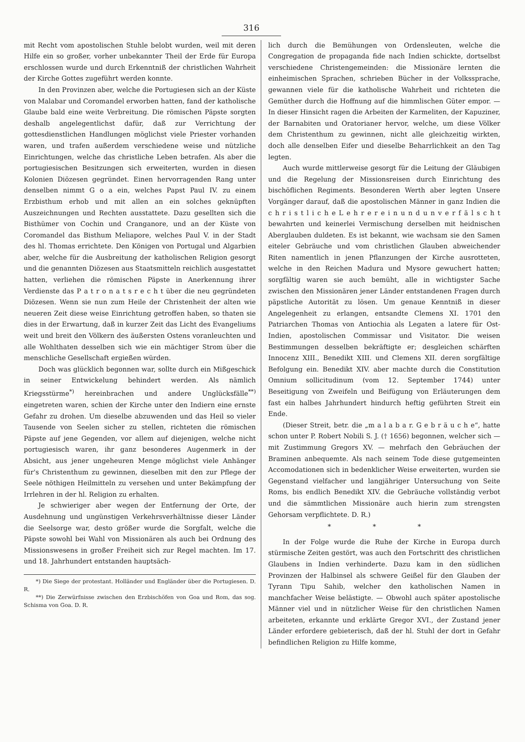316
mit Recht vom apostolischen Stuhle belobt wurden, weil mit deren Hilfe ein so großer, vorher unbekannter Theil der Erde für Europa erschlossen wurde und durch Erkenntniß der christlichen Wahrheit der Kirche Gottes zugeführt werden konnte.
In den Provinzen aber, welche die Portugiesen sich an der Küste von Malabar und Coromandel erworben hatten, fand der katholische Glaube bald eine weite Verbreitung. Die römischen Päpste sorgten deshalb angelegentlichst dafür, daß zur Verrichtung der gottesdienstlichen Handlungen möglichst viele Priester vorhanden waren, und trafen außerdem verschiedene weise und nützliche Einrichtungen, welche das christliche Leben betrafen. Als aber die portugiesischen Besitzungen sich erweiterten, wurden in diesen Kolonien Diözesen gegründet. Einen hervorragenden Rang unter denselben nimmt G o a ein, welches Papst Paul IV. zu einem Erzbisthum erhob und mit allen an ein solches geknüpften Auszeichnungen und Rechten ausstattete. Dazu gesellten sich die Bisthümer von Cochin und Cranganore, und an der Küste von Coromandel das Bisthum Meliapore, welches Paul V. in der Stadt des hl. Thomas errichtete. Den Königen von Portugal und Algarbien aber, welche für die Ausbreitung der katholischen Religion gesorgt und die genannten Diözesen aus Staatsmitteln reichlich ausgestattet hatten, verliehen die römischen Päpste in Anerkennung ihrer Verdienste das P a t r o n a t s r e c h t über die neu gegründeten Diözesen. Wenn sie nun zum Heile der Christenheit der alten wie neueren Zeit diese weise Einrichtung getroffen haben, so thaten sie dies in der Erwartung, daß in kurzer Zeit das Licht des Evangeliums weit und breit den Völkern des äußersten Ostens voranleuchten und alle Wohlthaten desselben sich wie ein mächtiger Strom über die menschliche Gesellschaft ergießen würden.
Doch was glücklich begonnen war, sollte durch ein Mißgeschick in seiner Entwickelung behindert werden. Als nämlich Kriegsstürme<sup>*)</sup> hereinbrachen und andere Unglücksfälle<sup>**)</sup> eingetreten waren, schien der Kirche unter den Indiern eine ernste Gefahr zu drohen. Um dieselbe abzuwenden und das Heil so vieler Tausende von Seelen sicher zu stellen, richteten die römischen Päpste auf jene Gegenden, vor allem auf diejenigen, welche nicht portugiesisch waren, ihr ganz besonderes Augenmerk in der Absicht, aus jener ungeheuren Menge möglichst viele Anhänger für's Christenthum zu gewinnen, dieselben mit den zur Pflege der Seele nöthigen Heilmitteln zu versehen und unter Bekämpfung der Irrlehren in der hl. Religion zu erhalten.
Je schwieriger aber wegen der Entfernung der Orte, der Ausdehnung und ungünstigen Verkehrsverhältnisse dieser Länder die Seelsorge war, desto größer wurde die Sorgfalt, welche die Päpste sowohl bei Wahl von Missionären als auch bei Ordnung des Missionswesens in großer Freiheit sich zur Regel machten. Im 17. und 18. Jahrhundert entstanden hauptsäch-
*) Die Siege der protestant. Holländer und Engländer über die Portugiesen. D. R.
**) Die Zerwürfnisse zwischen den Erzbischöfen von Goa und Rom, das sog. Schisma von Goa. D. R.
lich durch die Bemühungen von Ordensleuten, welche die Congregation de propaganda fide nach Indien schickte, dortselbst verschiedene Christengemeinden: die Missionäre lernten die einheimischen Sprachen, schrieben Bücher in der Volkssprache, gewannen viele für die katholische Wahrheit und richteten die Gemüther durch die Hoffnung auf die himmlischen Güter empor. — In dieser Hinsicht ragen die Arbeiten der Karmeliten, der Kapuziner, der Barnabiten und Oratorianer hervor, welche, um diese Völker dem Christenthum zu gewinnen, nicht alle gleichzeitig wirkten, doch alle denselben Eifer und dieselbe Beharrlichkeit an den Tag legten.
Auch wurde mittlerweise gesorgt für die Leitung der Gläubigen und die Regelung der Missionsreisen durch Einrichtung des bischöflichen Regiments. Besonderen Werth aber legten Unsere Vorgänger darauf, daß die apostolischen Männer in ganz Indien die c h r i s t l i c h e L e h r e r e i n u n d u n v e r f ä l s c h t bewahrten und keinerlei Vermischung derselben mit heidnischen Aberglauben duldeten. Es ist bekannt, wie wachsam sie den Samen eiteler Gebräuche und vom christlichen Glauben abweichender Riten namentlich in jenen Pflanzungen der Kirche ausrotteten, welche in den Reichen Madura und Mysore gewuchert hatten; sorgfältig waren sie auch bemüht, alle in wichtigster Sache zwischen den Missionären jener Länder entstandenen Fragen durch päpstliche Autorität zu lösen. Um genaue Kenntniß in dieser Angelegenheit zu erlangen, entsandte Clemens XI. 1701 den Patriarchen Thomas von Antiochia als Legaten a latere für Ost-Indien, apostolischen Commissar und Visitator. Die weisen Bestimmungen desselben bekräftigte er; desgleichen schärften Innocenz XIII., Benedikt XIII. und Clemens XII. deren sorgfältige Befolgung ein. Benedikt XIV. aber machte durch die Constitution Omnium sollicitudinum (vom 12. September 1744) unter Beseitigung von Zweifeln und Beifügung von Erläuterungen dem fast ein halbes Jahrhundert hindurch heftig geführten Streit ein Ende.
(Dieser Streit, betr. die „m a l a b a r. G e b r ä u c h e“, hatte schon unter P. Robert Nobili S. J. († 1656) begonnen, welcher sich — mit Zustimmung Gregors XV. — mehrfach den Gebräuchen der Braminen anbequemte. Als nach seinem Tode diese gutgemeinten Accomodationen sich in bedenklicher Weise erweiterten, wurden sie Gegenstand vielfacher und langjähriger Untersuchung von Seite Roms, bis endlich Benedikt XIV. die Gebräuche vollständig verbot und die sämmtlichen Missionäre auch hierin zum strengsten Gehorsam verpflichtete. D. R.)
* * *
In der Folge wurde die Ruhe der Kirche in Europa durch stürmische Zeiten gestört, was auch den Fortschritt des christlichen Glaubens in Indien verhinderte. Dazu kam in den südlichen Provinzen der Halbinsel als schwere Geißel für den Glauben der Tyrann Tipu Sahib, welcher den katholischen Namen in manchfacher Weise belästigte. — Obwohl auch später apostolische Männer viel und in nützlicher Weise für den christlichen Namen arbeiteten, erkannte und erklärte Gregor XVI., der Zustand jener Länder erfordere gebieterisch, daß der hl. Stuhl der dort in Gefahr befindlichen Religion zu Hilfe komme,